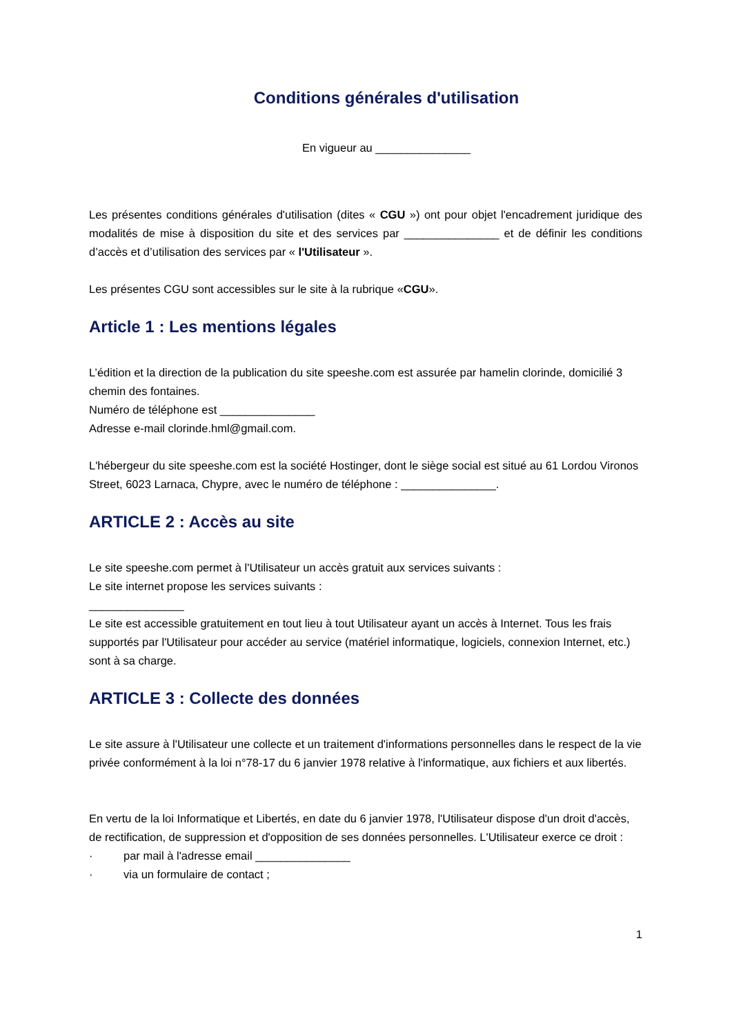Conditions générales d'utilisation
En vigueur au _______________
Les présentes conditions générales d'utilisation (dites « CGU ») ont pour objet l'encadrement juridique des modalités de mise à disposition du site et des services par _______________ et de définir les conditions d’accès et d’utilisation des services par « l'Utilisateur ».
Les présentes CGU sont accessibles sur le site à la rubrique «CGU».
Article 1 : Les mentions légales
L’édition et la direction de la publication du site speeshe.com est assurée par hamelin clorinde, domicilié 3 chemin des fontaines.
Numéro de téléphone est _______________
Adresse e-mail clorinde.hml@gmail.com.
L'hébergeur du site speeshe.com est la société Hostinger, dont le siège social est situé au 61 Lordou Vironos Street, 6023 Larnaca, Chypre, avec le numéro de téléphone : _______________.
ARTICLE 2 : Accès au site
Le site speeshe.com permet à l'Utilisateur un accès gratuit aux services suivants :
Le site internet propose les services suivants :
_______________
Le site est accessible gratuitement en tout lieu à tout Utilisateur ayant un accès à Internet. Tous les frais supportés par l'Utilisateur pour accéder au service (matériel informatique, logiciels, connexion Internet, etc.) sont à sa charge.
ARTICLE 3 : Collecte des données
Le site assure à l'Utilisateur une collecte et un traitement d'informations personnelles dans le respect de la vie privée conformément à la loi n°78-17 du 6 janvier 1978 relative à l'informatique, aux fichiers et aux libertés.
En vertu de la loi Informatique et Libertés, en date du 6 janvier 1978, l'Utilisateur dispose d'un droit d'accès, de rectification, de suppression et d'opposition de ses données personnelles. L'Utilisateur exerce ce droit :
· par mail à l'adresse email _______________
· via un formulaire de contact ;
1